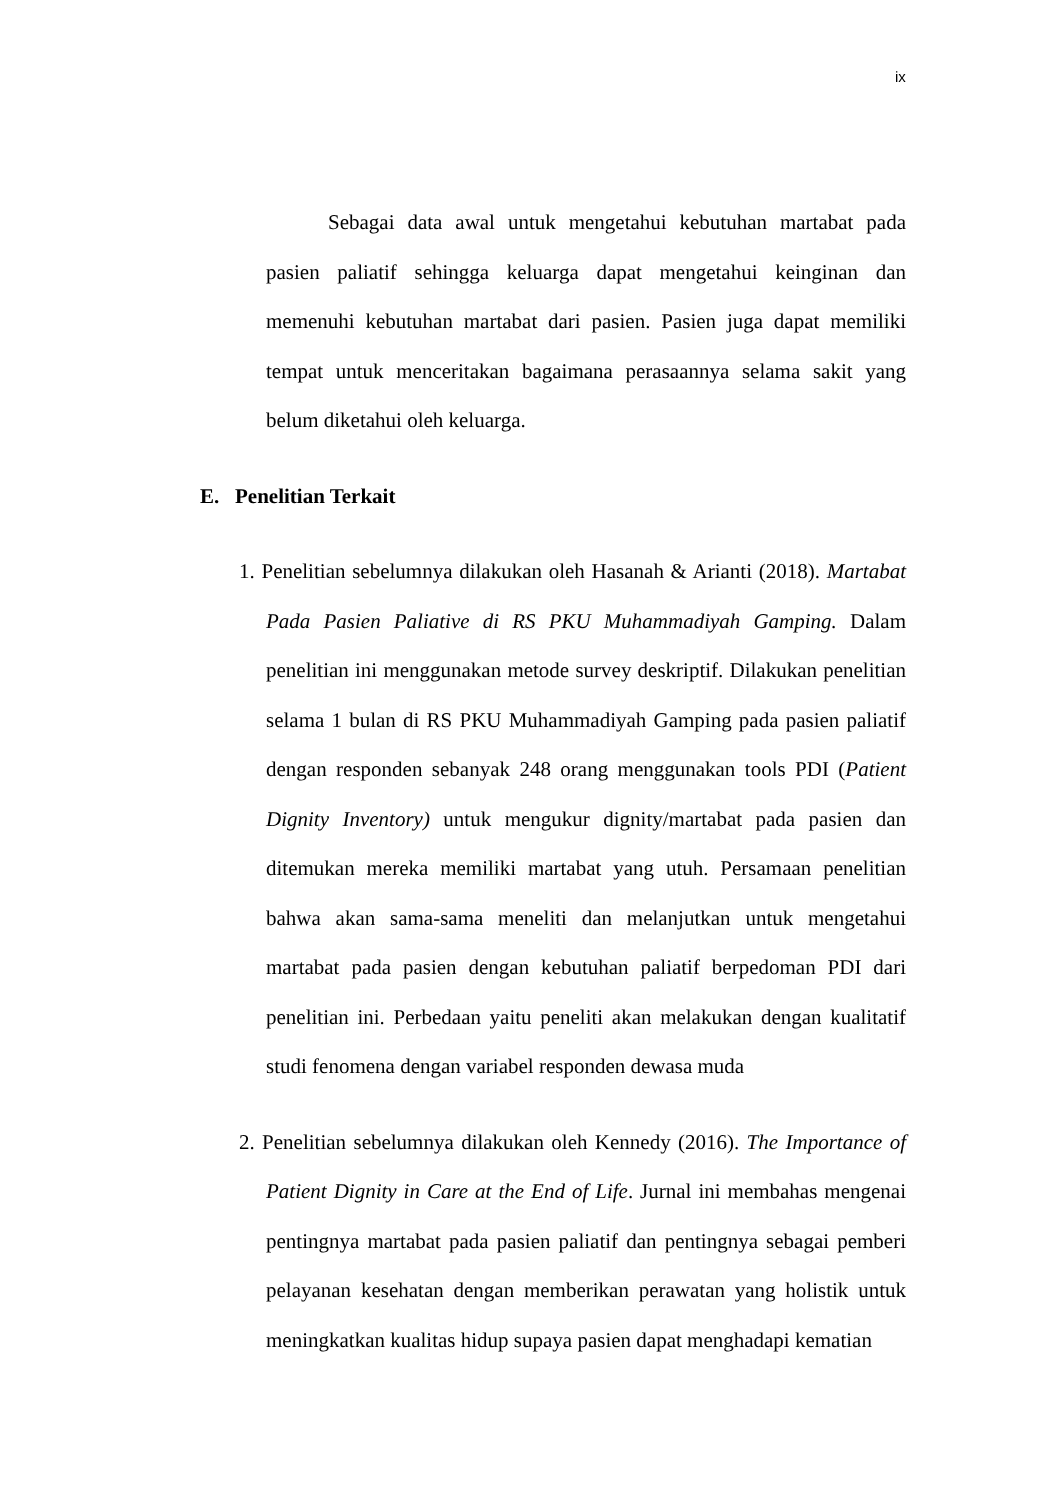ix
Sebagai data awal untuk mengetahui kebutuhan martabat pada pasien paliatif sehingga keluarga dapat mengetahui keinginan dan memenuhi kebutuhan martabat dari pasien. Pasien juga dapat memiliki tempat untuk menceritakan bagaimana perasaannya selama sakit yang belum diketahui oleh keluarga.
E. Penelitian Terkait
1. Penelitian sebelumnya dilakukan oleh Hasanah & Arianti (2018). Martabat Pada Pasien Paliative di RS PKU Muhammadiyah Gamping. Dalam penelitian ini menggunakan metode survey deskriptif. Dilakukan penelitian selama 1 bulan di RS PKU Muhammadiyah Gamping pada pasien paliatif dengan responden sebanyak 248 orang menggunakan tools PDI (Patient Dignity Inventory) untuk mengukur dignity/martabat pada pasien dan ditemukan mereka memiliki martabat yang utuh. Persamaan penelitian bahwa akan sama-sama meneliti dan melanjutkan untuk mengetahui martabat pada pasien dengan kebutuhan paliatif berpedoman PDI dari penelitian ini. Perbedaan yaitu peneliti akan melakukan dengan kualitatif studi fenomena dengan variabel responden dewasa muda
2. Penelitian sebelumnya dilakukan oleh Kennedy (2016). The Importance of Patient Dignity in Care at the End of Life. Jurnal ini membahas mengenai pentingnya martabat pada pasien paliatif dan pentingnya sebagai pemberi pelayanan kesehatan dengan memberikan perawatan yang holistik untuk meningkatkan kualitas hidup supaya pasien dapat menghadapi kematian